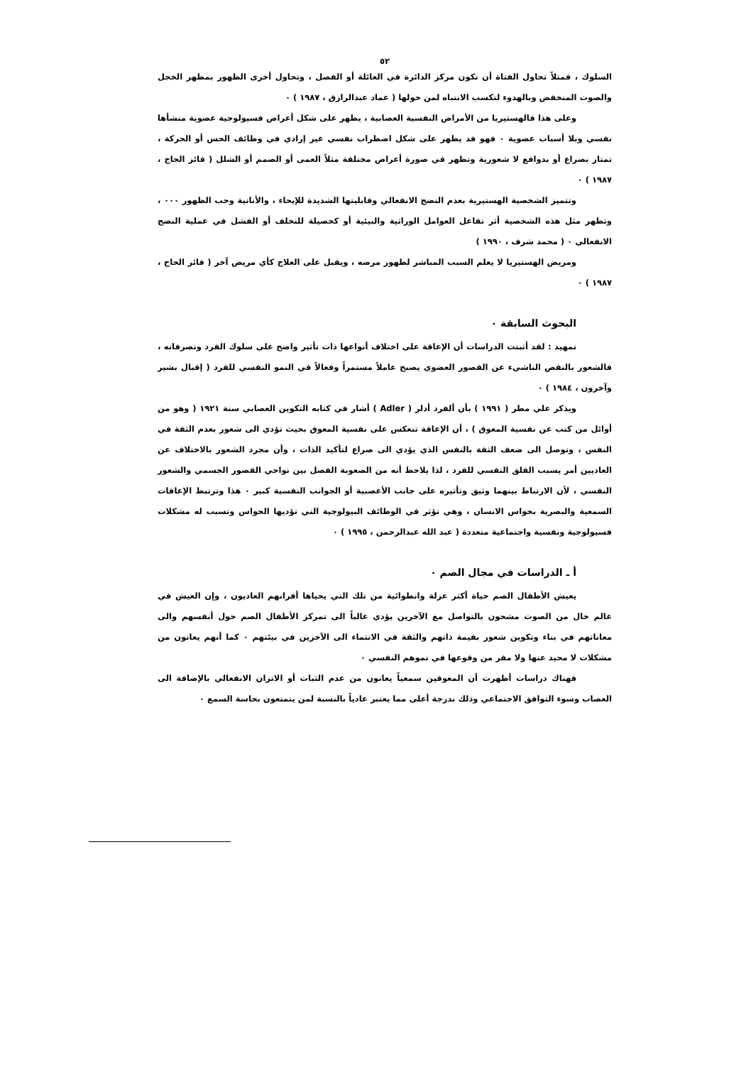٥٢
السلوك ، فمثلاً تحاول الفتاة أن تكون مركز الدائرة في العائلة أو الفصل ، وتحاول أخرى الظهور بمظهر الخجل والصوت المنخفض وبالهدوء لتكسب الانتباه لمن حولها ( عماد عبدالرازق ، ١٩٨٧ ) ٠
وعلى هذا فالهستيريا من الأمراض النفسية العصابية ، يظهر على شكل أعراض فسيولوجية عضوية منشأها نفسي وبلا أسباب عضوية ٠ فهو قد يظهر على شكل اضطراب نفسي غير إرادي في وظائف الحس أو الحركة ، تمتاز بصراع أو بدوافع لا شعورية وتظهر في صورة أعراض مختلفة مثلاً العمى أو الصمم أو الشلل ( فائز الحاج ، ١٩٨٧ ) ٠
وتتميز الشخصية الهستيرية بعدم النضج الانفعالي وقابليتها الشديدة للإيحاء ، والأنانية وحب الظهور ٠٠٠ ، وتظهر مثل هذه الشخصية أثر تفاعل العوامل الوراثية والبيئية أو كحصيلة للتخلف أو الفشل في عملية النضج الانفعالي ٠ ( محمد شرف ، ١٩٩٠ )
ومريض الهستيريا لا يعلم السبب المباشر لظهور مرضه ، ويقبل على العلاج كأي مريض آخر ( فائز الحاج ، ١٩٨٧ ) ٠
البحوث السابقة ٠
تمهيد : لقد أثبتت الدراسات أن الإعاقة على اختلاف أنواعها ذات تأثير واضح على سلوك الفرد وتصرفاته ، فالشعور بالنقص الناشيء عن القصور العضوي يصبح عاملاً مستمراً وفعالاً في النمو النفسي للفرد ( إقبال بشير وآخرون ، ١٩٨٤ ) ٠
ويذكر علي مطر ( ١٩٩١ ) بأن ألفرد أدلر ( Adler ) أشار في كتابه التكوين العصابي سنة ١٩٢١ ( وهو من أوائل من كتب عن نفسية المعوق ) ، أن الإعاقة تنعكس على نفسية المعوق بحيث تؤدي الى شعور بعدم الثقة في النفس ، وتوصل الى ضعف الثقة بالنفس الذي يؤدي الى صراع لتأكيد الذات ، وأن مجرد الشعور بالاختلاف عن العاديين أمر يسبب القلق النفسي للفرد ، لذا يلاحظ أنه من الصعوبة الفصل بين نواحي القصور الجسمي والشعور النفسي ، لأن الارتباط بينهما وثيق وتأثيره على جانب الأعصبية أو الجوانب النفسية كبير ٠ هذا وترتبط الإعاقات السمعية والبصرية بحواس الانسان ، وهي تؤثر في الوظائف البيولوجية التي تؤديها الحواس وتسبب له مشكلات فسيولوجية ونفسية واجتماعية متعددة ( عبد الله عبدالرحمن ، ١٩٩٥ ) ٠
أ ـ الدراسات في مجال الصم ٠
يعيش الأطفال الصم حياة أكثر عزلة وانطوائية من تلك التي يحياها أقرانهم العاديون ، وإن العيش في عالم خال من الصوت مشحون بالتواصل مع الآخرين يؤدي غالباً الى تمركز الأطفال الصم حول أنفسهم والى معاناتهم في بناء وتكوين شعور بقيمة ذاتهم والثقة في الانتماء الى الآخرين في بيئتهم ٠ كما أنهم يعانون من مشكلات لا محيد عنها ولا مفر من وقوعها في نموهم النفسي ٠
فهناك دراسات أظهرت أن المعوقين سمعياً يعانون من عدم الثبات أو الاتزان الانفعالي بالإضافة الى العصاب وسوء التوافق الاجتماعي وذلك بدرجة أعلى مما يعتبر عادياً بالنسبة لمن يتمتعون بحاسة السمع ٠